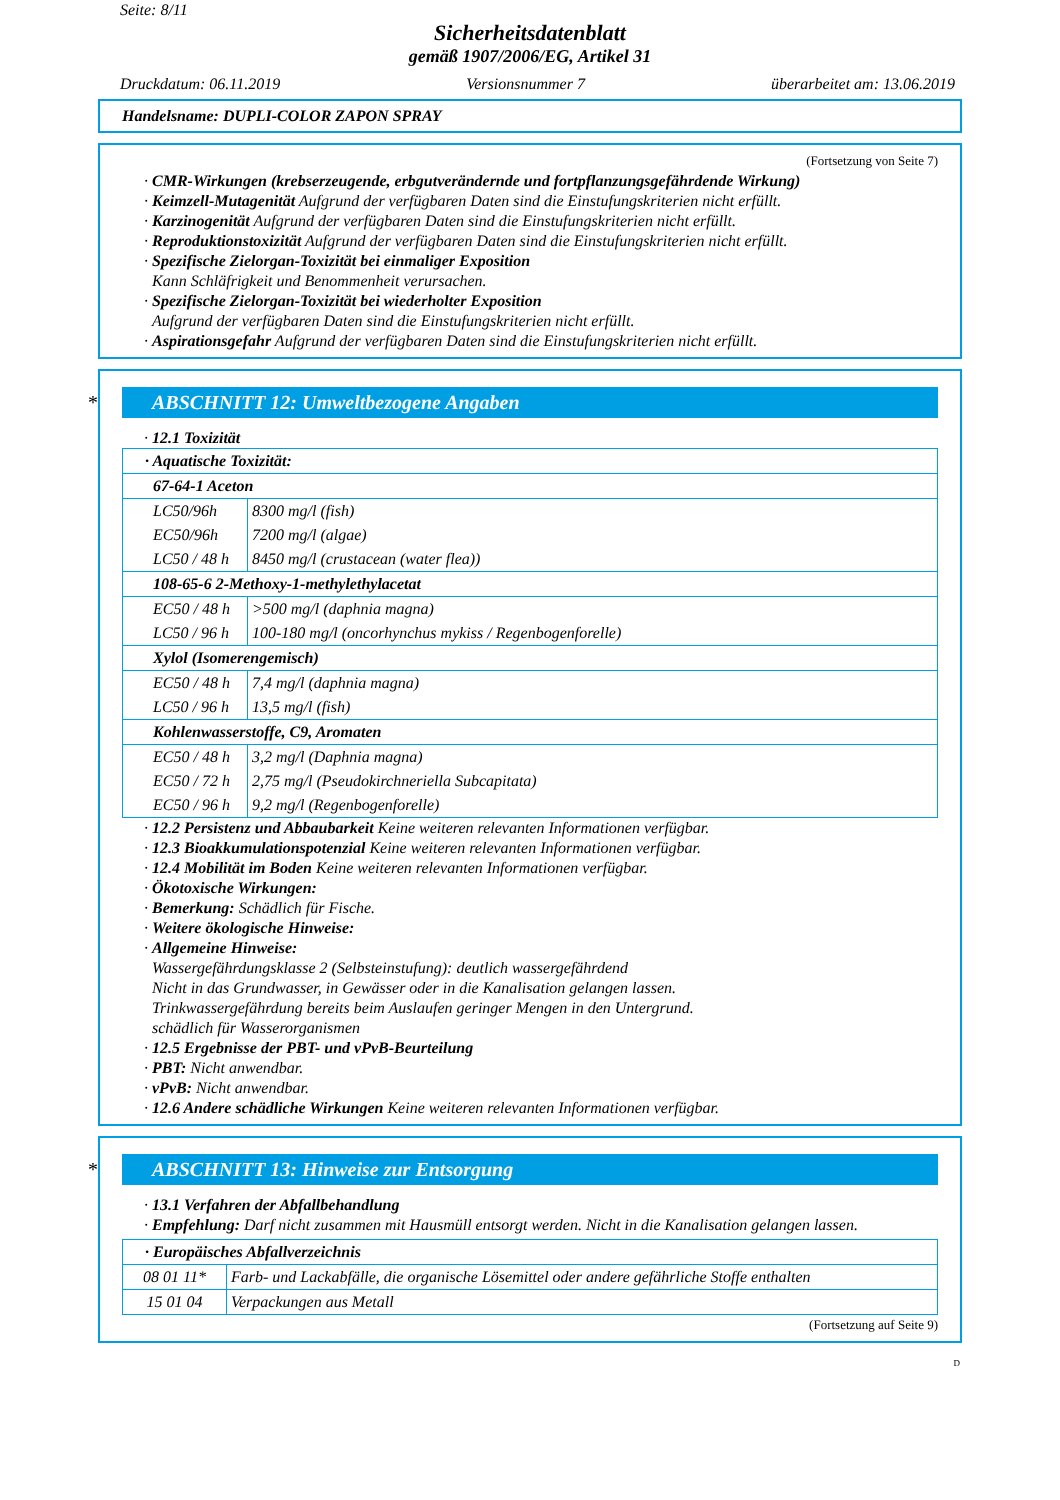Seite: 8/11
Sicherheitsdatenblatt
gemäß 1907/2006/EG, Artikel 31
Druckdatum: 06.11.2019 Versionsnummer 7 überarbeitet am: 13.06.2019
Handelsname: DUPLI-COLOR ZAPON SPRAY
(Fortsetzung von Seite 7)
· CMR-Wirkungen (krebserzeugende, erbgutverändernde und fortpflanzungsgefährdende Wirkung)
· Keimzell-Mutagenität Aufgrund der verfügbaren Daten sind die Einstufungskriterien nicht erfüllt.
· Karzinogenität Aufgrund der verfügbaren Daten sind die Einstufungskriterien nicht erfüllt.
· Reproduktionstoxizität Aufgrund der verfügbaren Daten sind die Einstufungskriterien nicht erfüllt.
· Spezifische Zielorgan-Toxizität bei einmaliger Exposition
Kann Schläfrigkeit und Benommenheit verursachen.
· Spezifische Zielorgan-Toxizität bei wiederholter Exposition
Aufgrund der verfügbaren Daten sind die Einstufungskriterien nicht erfüllt.
· Aspirationsgefahr Aufgrund der verfügbaren Daten sind die Einstufungskriterien nicht erfüllt.
* ABSCHNITT 12: Umweltbezogene Angaben
· 12.1 Toxizität
| · Aquatische Toxizität: | |
| 67-64-1 Aceton | |
| LC50/96h | 8300 mg/l (fish) |
| EC50/96h | 7200 mg/l (algae) |
| LC50 / 48 h | 8450 mg/l (crustacean (water flea)) |
| 108-65-6 2-Methoxy-1-methylethylacetat | |
| EC50 / 48 h | >500 mg/l (daphnia magna) |
| LC50 / 96 h | 100-180 mg/l (oncorhynchus mykiss / Regenbogenforelle) |
| Xylol (Isomerengemisch) | |
| EC50 / 48 h | 7,4 mg/l (daphnia magna) |
| LC50 / 96 h | 13,5 mg/l (fish) |
| Kohlenwasserstoffe, C9, Aromaten | |
| EC50 / 48 h | 3,2 mg/l (Daphnia magna) |
| EC50 / 72 h | 2,75 mg/l (Pseudokirchneriella Subcapitata) |
| EC50 / 96 h | 9,2 mg/l (Regenbogenforelle) |
· 12.2 Persistenz und Abbaubarkeit Keine weiteren relevanten Informationen verfügbar.
· 12.3 Bioakkumulationspotenzial Keine weiteren relevanten Informationen verfügbar.
· 12.4 Mobilität im Boden Keine weiteren relevanten Informationen verfügbar.
· Ökotoxische Wirkungen:
· Bemerkung: Schädlich für Fische.
· Weitere ökologische Hinweise:
· Allgemeine Hinweise:
Wassergefährdungsklasse 2 (Selbsteinstufung): deutlich wassergefährdend
Nicht in das Grundwasser, in Gewässer oder in die Kanalisation gelangen lassen.
Trinkwassergefährdung bereits beim Auslaufen geringer Mengen in den Untergrund.
schädlich für Wasserorganismen
· 12.5 Ergebnisse der PBT- und vPvB-Beurteilung
· PBT: Nicht anwendbar.
· vPvB: Nicht anwendbar.
· 12.6 Andere schädliche Wirkungen Keine weiteren relevanten Informationen verfügbar.
* ABSCHNITT 13: Hinweise zur Entsorgung
· 13.1 Verfahren der Abfallbehandlung
· Empfehlung: Darf nicht zusammen mit Hausmüll entsorgt werden. Nicht in die Kanalisation gelangen lassen.
| · Europäisches Abfallverzeichnis | |
| 08 01 11* | Farb- und Lackabfälle, die organische Lösemittel oder andere gefährliche Stoffe enthalten |
| 15 01 04 | Verpackungen aus Metall |
(Fortsetzung auf Seite 9)
D